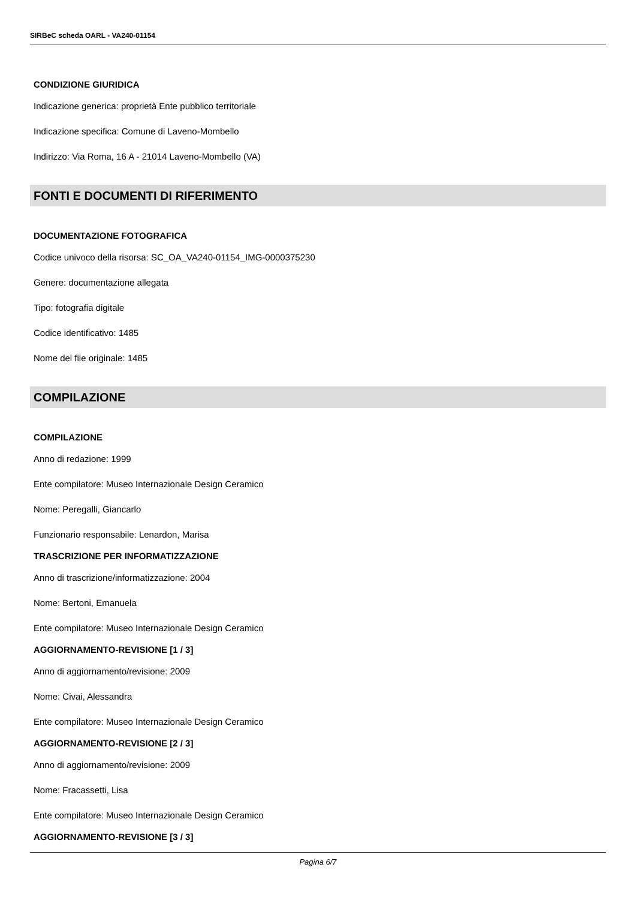SIRBeC scheda OARL - VA240-01154
CONDIZIONE GIURIDICA
Indicazione generica: proprietà Ente pubblico territoriale
Indicazione specifica: Comune di Laveno-Mombello
Indirizzo: Via Roma, 16 A - 21014 Laveno-Mombello (VA)
FONTI E DOCUMENTI DI RIFERIMENTO
DOCUMENTAZIONE FOTOGRAFICA
Codice univoco della risorsa: SC_OA_VA240-01154_IMG-0000375230
Genere: documentazione allegata
Tipo: fotografia digitale
Codice identificativo: 1485
Nome del file originale: 1485
COMPILAZIONE
COMPILAZIONE
Anno di redazione: 1999
Ente compilatore: Museo Internazionale Design Ceramico
Nome: Peregalli, Giancarlo
Funzionario responsabile: Lenardon, Marisa
TRASCRIZIONE PER INFORMATIZZAZIONE
Anno di trascrizione/informatizzazione: 2004
Nome: Bertoni, Emanuela
Ente compilatore: Museo Internazionale Design Ceramico
AGGIORNAMENTO-REVISIONE [1 / 3]
Anno di aggiornamento/revisione: 2009
Nome: Civai, Alessandra
Ente compilatore: Museo Internazionale Design Ceramico
AGGIORNAMENTO-REVISIONE [2 / 3]
Anno di aggiornamento/revisione: 2009
Nome: Fracassetti, Lisa
Ente compilatore: Museo Internazionale Design Ceramico
AGGIORNAMENTO-REVISIONE [3 / 3]
Pagina 6/7